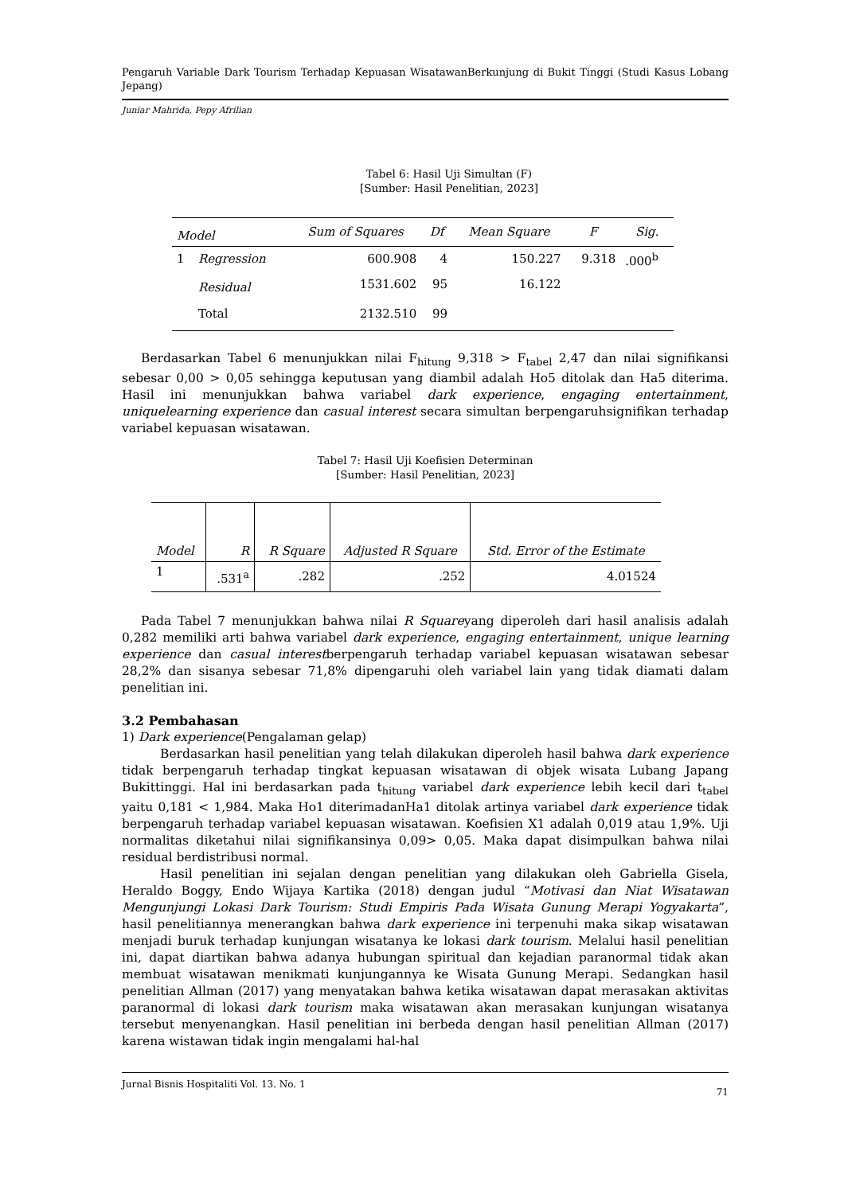Pengaruh Variable Dark Tourism Terhadap Kepuasan WisatawanBerkunjung di Bukit Tinggi (Studi Kasus Lobang Jepang)
Juniar Mahrida, Pepy Afrilian
Tabel 6: Hasil Uji Simultan (F)
[Sumber: Hasil Penelitian, 2023]
| Model | | Sum of Squares | Df | Mean Square | F | Sig. |
| --- | --- | --- | --- | --- | --- | --- |
| 1 | Regression | 600.908 | 4 | 150.227 | 9.318 | .000<sup>b</sup> |
| | Residual | 1531.602 | 95 | 16.122 | | |
| | Total | 2132.510 | 99 | | | |
Berdasarkan Tabel 6 menunjukkan nilai F<sub>hitung</sub> 9,318 > F<sub>tabel</sub> 2,47 dan nilai signifikansi sebesar 0,00 > 0,05 sehingga keputusan yang diambil adalah Ho5 ditolak dan Ha5 diterima. Hasil ini menunjukkan bahwa variabel dark experience, engaging entertainment, uniquelearning experience dan casual interest secara simultan berpengaruhsignifikan terhadap variabel kepuasan wisatawan.
Tabel 7: Hasil Uji Koefisien Determinan
[Sumber: Hasil Penelitian, 2023]
| Model | R | R Square | Adjusted R Square | Std. Error of the Estimate |
| --- | --- | --- | --- | --- |
| 1 | .531<sup>a</sup> | .282 | .252 | 4.01524 |
Pada Tabel 7 menunjukkan bahwa nilai R Squareyang diperoleh dari hasil analisis adalah 0,282 memiliki arti bahwa variabel dark experience, engaging entertainment, unique learning experience dan casual interestberpengaruh terhadap variabel kepuasan wisatawan sebesar 28,2% dan sisanya sebesar 71,8% dipengaruhi oleh variabel lain yang tidak diamati dalam penelitian ini.
3.2 Pembahasan
1) Dark experience(Pengalaman gelap)
Berdasarkan hasil penelitian yang telah dilakukan diperoleh hasil bahwa dark experience tidak berpengaruh terhadap tingkat kepuasan wisatawan di objek wisata Lubang Japang Bukittinggi. Hal ini berdasarkan pada t<sub>hitung</sub> variabel dark experience lebih kecil dari t<sub>tabel</sub> yaitu 0,181 < 1,984. Maka Ho1 diterimadanHa1 ditolak artinya variabel dark experience tidak berpengaruh terhadap variabel kepuasan wisatawan. Koefisien X1 adalah 0,019 atau 1,9%. Uji normalitas diketahui nilai signifikansinya 0,09> 0,05. Maka dapat disimpulkan bahwa nilai residual berdistribusi normal.
Hasil penelitian ini sejalan dengan penelitian yang dilakukan oleh Gabriella Gisela, Heraldo Boggy, Endo Wijaya Kartika (2018) dengan judul “Motivasi dan Niat Wisatawan Mengunjungi Lokasi Dark Tourism: Studi Empiris Pada Wisata Gunung Merapi Yogyakarta”, hasil penelitiannya menerangkan bahwa dark experience ini terpenuhi maka sikap wisatawan menjadi buruk terhadap kunjungan wisatanya ke lokasi dark tourism. Melalui hasil penelitian ini, dapat diartikan bahwa adanya hubungan spiritual dan kejadian paranormal tidak akan membuat wisatawan menikmati kunjungannya ke Wisata Gunung Merapi. Sedangkan hasil penelitian Allman (2017) yang menyatakan bahwa ketika wisatawan dapat merasakan aktivitas paranormal di lokasi dark tourism maka wisatawan akan merasakan kunjungan wisatanya tersebut menyenangkan. Hasil penelitian ini berbeda dengan hasil penelitian Allman (2017) karena wistawan tidak ingin mengalami hal-hal
Jurnal Bisnis Hospitaliti Vol. 13. No. 1 71